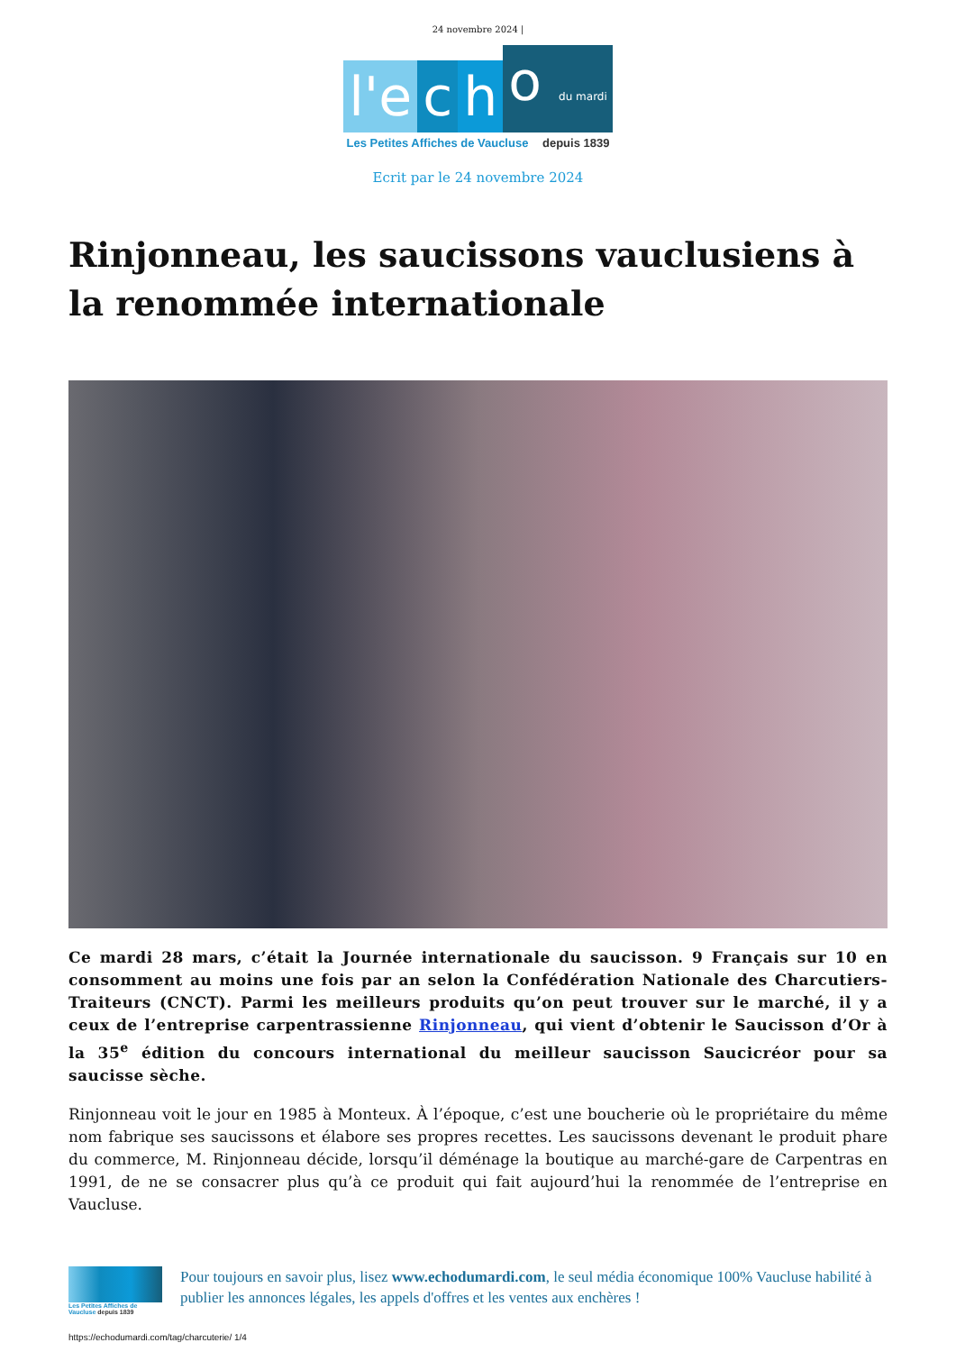24 novembre 2024 |
l'e
c
h
o du mardi
Les Petites Affiches de Vaucluse depuis 1839
Ecrit par le 24 novembre 2024
Rinjonneau, les saucissons vauclusiens à la renommée internationale
Ce mardi 28 mars, c’était la Journée internationale du saucisson. 9 Français sur 10 en consomment au moins une fois par an selon la Confédération Nationale des Charcutiers-Traiteurs (CNCT). Parmi les meilleurs produits qu’on peut trouver sur le marché, il y a ceux de l’entreprise carpentrassienne Rinjonneau, qui vient d’obtenir le Saucisson d’Or à la 35<sup>e</sup> édition du concours international du meilleur saucisson Saucicréor pour sa saucisse sèche.
Rinjonneau voit le jour en 1985 à Monteux. À l’époque, c’est une boucherie où le propriétaire du même nom fabrique ses saucissons et élabore ses propres recettes. Les saucissons devenant le produit phare du commerce, M. Rinjonneau décide, lorsqu’il déménage la boutique au marché-gare de Carpentras en 1991, de ne se consacrer plus qu’à ce produit qui fait aujourd’hui la renommée de l’entreprise en Vaucluse.
Les Petites Affiches de Vaucluse depuis 1839
Pour toujours en savoir plus, lisez www.echodumardi.com, le seul média économique 100% Vaucluse habilité à publier les annonces légales, les appels d'offres et les ventes aux enchères !
https://echodumardi.com/tag/charcuterie/ 1/4